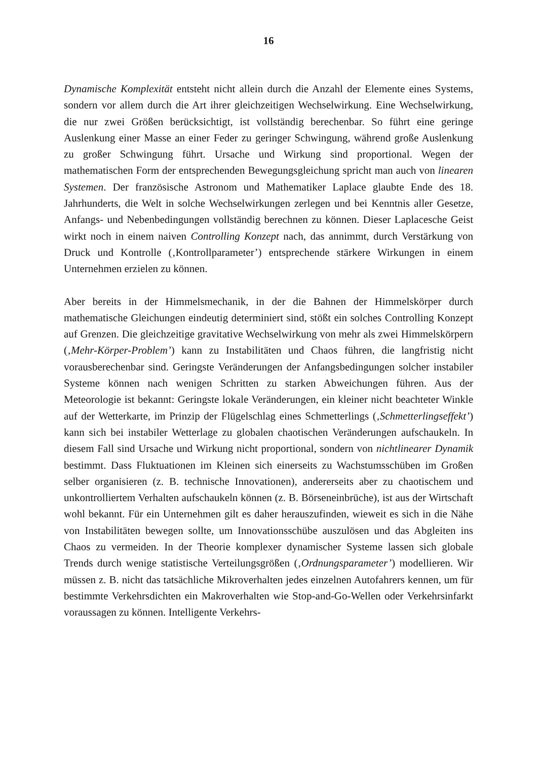16
Dynamische Komplexität entsteht nicht allein durch die Anzahl der Elemente eines Systems, sondern vor allem durch die Art ihrer gleichzeitigen Wechselwirkung. Eine Wechselwirkung, die nur zwei Größen berücksichtigt, ist vollständig berechenbar. So führt eine geringe Auslenkung einer Masse an einer Feder zu geringer Schwingung, während große Auslenkung zu großer Schwingung führt. Ursache und Wirkung sind proportional. Wegen der mathematischen Form der entsprechenden Bewegungsgleichung spricht man auch von linearen Systemen. Der französische Astronom und Mathematiker Laplace glaubte Ende des 18. Jahrhunderts, die Welt in solche Wechselwirkungen zerlegen und bei Kenntnis aller Gesetze, Anfangs- und Nebenbedingungen vollständig berechnen zu können. Dieser Laplacesche Geist wirkt noch in einem naiven Controlling Konzept nach, das annimmt, durch Verstärkung von Druck und Kontrolle (‚Kontrollparameter’) entsprechende stärkere Wirkungen in einem Unternehmen erzielen zu können.
Aber bereits in der Himmelsmechanik, in der die Bahnen der Himmelskörper durch mathematische Gleichungen eindeutig determiniert sind, stößt ein solches Controlling Konzept auf Grenzen. Die gleichzeitige gravitative Wechselwirkung von mehr als zwei Himmelskörpern (‚Mehr-Körper-Problem’) kann zu Instabilitäten und Chaos führen, die langfristig nicht vorausberechenbar sind. Geringste Veränderungen der Anfangsbedingungen solcher instabiler Systeme können nach wenigen Schritten zu starken Abweichungen führen. Aus der Meteorologie ist bekannt: Geringste lokale Veränderungen, ein kleiner nicht beachteter Winkle auf der Wetterkarte, im Prinzip der Flügelschlag eines Schmetterlings (‚Schmetterlingseffekt’) kann sich bei instabiler Wetterlage zu globalen chaotischen Veränderungen aufschaukeln. In diesem Fall sind Ursache und Wirkung nicht proportional, sondern von nichtlinearer Dynamik bestimmt. Dass Fluktuationen im Kleinen sich einerseits zu Wachstumsschüben im Großen selber organisieren (z. B. technische Innovationen), andererseits aber zu chaotischem und unkontrolliertem Verhalten aufschaukeln können (z. B. Börseneinbrüche), ist aus der Wirtschaft wohl bekannt. Für ein Unternehmen gilt es daher herauszufinden, wieweit es sich in die Nähe von Instabilitäten bewegen sollte, um Innovationsschübe auszulösen und das Abgleiten ins Chaos zu vermeiden. In der Theorie komplexer dynamischer Systeme lassen sich globale Trends durch wenige statistische Verteilungsgrößen (‚Ordnungsparameter’) modellieren. Wir müssen z. B. nicht das tatsächliche Mikroverhalten jedes einzelnen Autofahrers kennen, um für bestimmte Verkehrsdichten ein Makroverhalten wie Stop-and-Go-Wellen oder Verkehrsinfarkt voraussagen zu können. Intelligente Verkehrs-